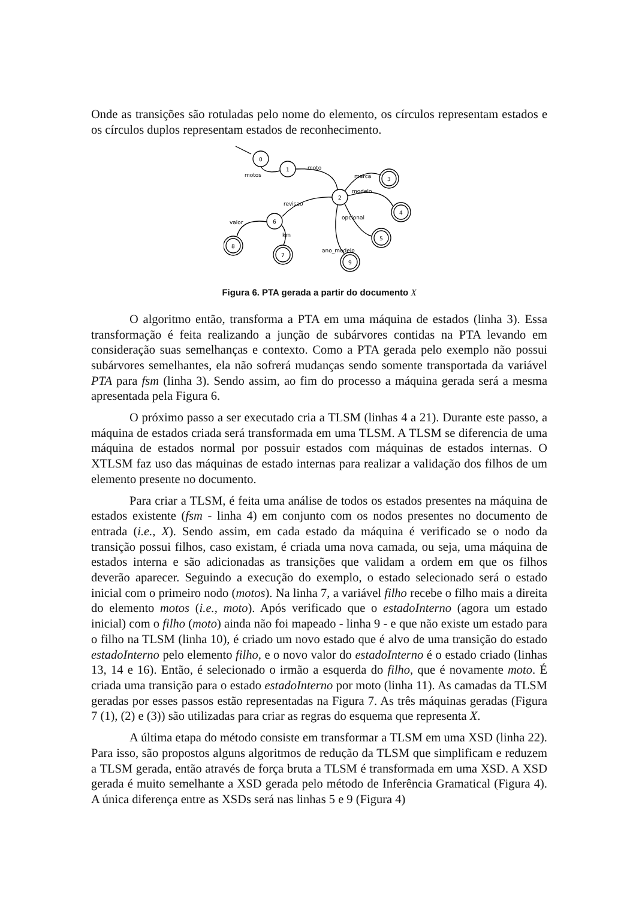Onde as transições são rotuladas pelo nome do elemento, os círculos representam estados e os círculos duplos representam estados de reconhecimento.
0
1
2
6
3
4
5
9
8
7
motos
moto
marca
modelo
opcional
ano_modelo
revisao
valor
km
Figura 6. PTA gerada a partir do documento X
O algoritmo então, transforma a PTA em uma máquina de estados (linha 3). Essa transformação é feita realizando a junção de subárvores contidas na PTA levando em consideração suas semelhanças e contexto. Como a PTA gerada pelo exemplo não possui subárvores semelhantes, ela não sofrerá mudanças sendo somente transportada da variável PTA para fsm (linha 3). Sendo assim, ao fim do processo a máquina gerada será a mesma apresentada pela Figura 6.
O próximo passo a ser executado cria a TLSM (linhas 4 a 21). Durante este passo, a máquina de estados criada será transformada em uma TLSM. A TLSM se diferencia de uma máquina de estados normal por possuir estados com máquinas de estados internas. O XTLSM faz uso das máquinas de estado internas para realizar a validação dos filhos de um elemento presente no documento.
Para criar a TLSM, é feita uma análise de todos os estados presentes na máquina de estados existente (fsm - linha 4) em conjunto com os nodos presentes no documento de entrada (i.e., X). Sendo assim, em cada estado da máquina é verificado se o nodo da transição possui filhos, caso existam, é criada uma nova camada, ou seja, uma máquina de estados interna e são adicionadas as transições que validam a ordem em que os filhos deverão aparecer. Seguindo a execução do exemplo, o estado selecionado será o estado inicial com o primeiro nodo (motos). Na linha 7, a variável filho recebe o filho mais a direita do elemento motos (i.e., moto). Após verificado que o estadoInterno (agora um estado inicial) com o filho (moto) ainda não foi mapeado - linha 9 - e que não existe um estado para o filho na TLSM (linha 10), é criado um novo estado que é alvo de uma transição do estado estadoInterno pelo elemento filho, e o novo valor do estadoInterno é o estado criado (linhas 13, 14 e 16). Então, é selecionado o irmão a esquerda do filho, que é novamente moto. É criada uma transição para o estado estadoInterno por moto (linha 11). As camadas da TLSM geradas por esses passos estão representadas na Figura 7. As três máquinas geradas (Figura 7 (1), (2) e (3)) são utilizadas para criar as regras do esquema que representa X.
A última etapa do método consiste em transformar a TLSM em uma XSD (linha 22). Para isso, são propostos alguns algoritmos de redução da TLSM que simplificam e reduzem a TLSM gerada, então através de força bruta a TLSM é transformada em uma XSD. A XSD gerada é muito semelhante a XSD gerada pelo método de Inferência Gramatical (Figura 4). A única diferença entre as XSDs será nas linhas 5 e 9 (Figura 4)